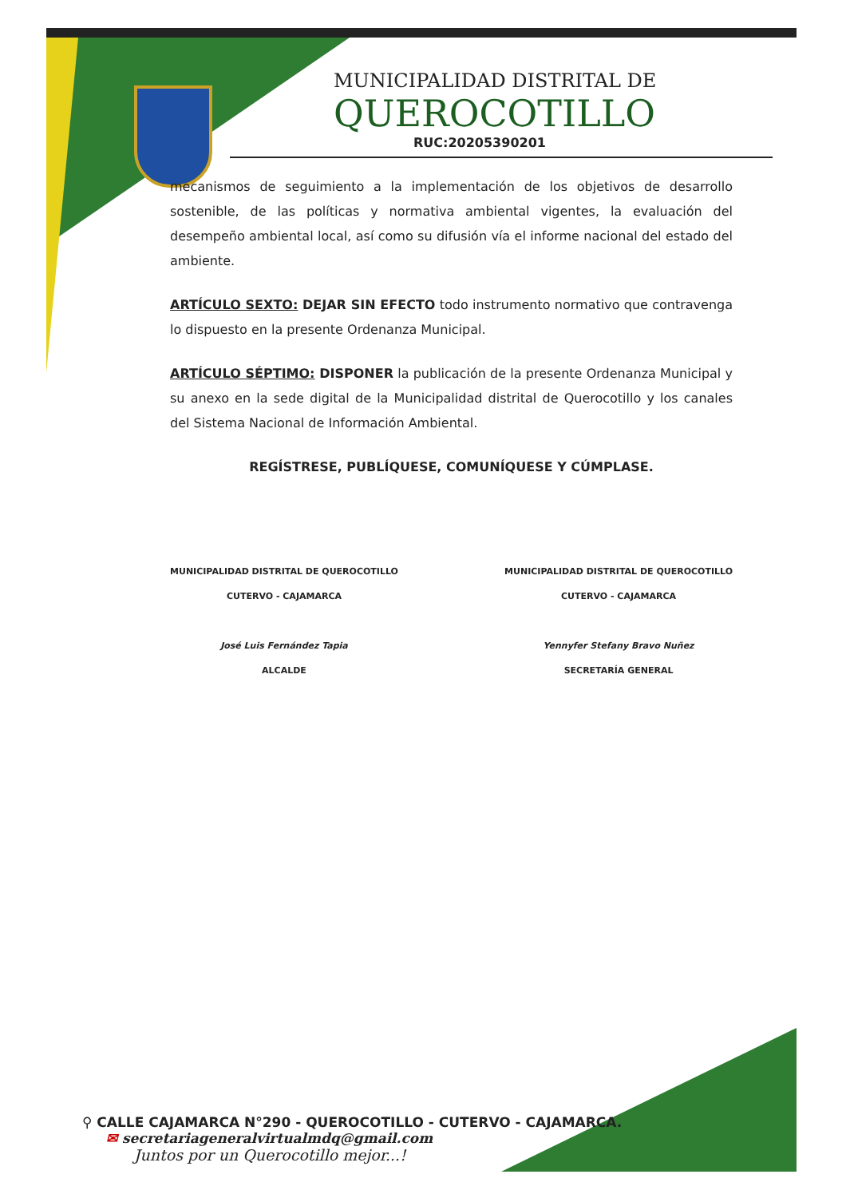MUNICIPALIDAD DISTRITAL DE
QUEROCOTILLO
RUC:20205390201
mecanismos de seguimiento a la implementación de los objetivos de desarrollo sostenible, de las políticas y normativa ambiental vigentes, la evaluación del desempeño ambiental local, así como su difusión vía el informe nacional del estado del ambiente.
ARTÍCULO SEXTO: DEJAR SIN EFECTO todo instrumento normativo que contravenga lo dispuesto en la presente Ordenanza Municipal.
ARTÍCULO SÉPTIMO: DISPONER la publicación de la presente Ordenanza Municipal y su anexo en la sede digital de la Municipalidad distrital de Querocotillo y los canales del Sistema Nacional de Información Ambiental.
REGÍSTRESE, PUBLÍQUESE, COMUNÍQUESE Y CÚMPLASE.
MUNICIPALIDAD DISTRITAL DE QUEROCOTILLO
CUTERVO - CAJAMARCA
José Luis Fernández Tapia
ALCALDE
MUNICIPALIDAD DISTRITAL DE QUEROCOTILLO
CUTERVO - CAJAMARCA
Yennyfer Stefany Bravo Nuñez
SECRETARÍA GENERAL
⚲ CALLE CAJAMARCA N°290 - QUEROCOTILLO - CUTERVO - CAJAMARCA.
✉ secretariageneralvirtualmdq@gmail.com
Juntos por un Querocotillo mejor...!